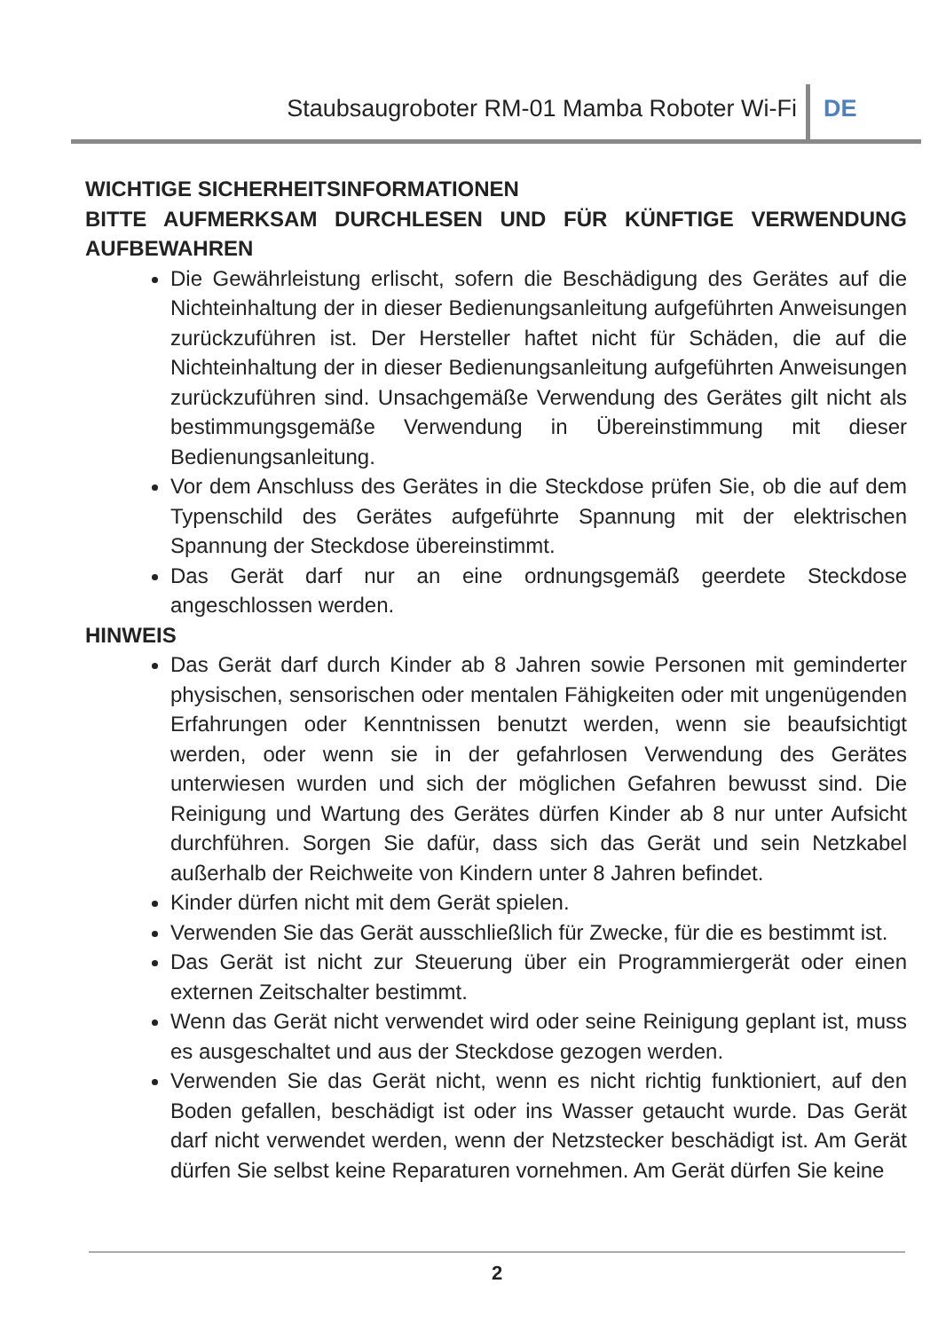Staubsaugroboter RM-01 Mamba Roboter Wi-Fi DE
WICHTIGE SICHERHEITSINFORMATIONEN
BITTE AUFMERKSAM DURCHLESEN UND FÜR KÜNFTIGE VERWENDUNG AUFBEWAHREN
Die Gewährleistung erlischt, sofern die Beschädigung des Gerätes auf die Nichteinhaltung der in dieser Bedienungsanleitung aufgeführten Anweisungen zurückzuführen ist. Der Hersteller haftet nicht für Schäden, die auf die Nichteinhaltung der in dieser Bedienungsanleitung aufgeführten Anweisungen zurückzuführen sind. Unsachgemäße Verwendung des Gerätes gilt nicht als bestimmungsgemäße Verwendung in Übereinstimmung mit dieser Bedienungsanleitung.
Vor dem Anschluss des Gerätes in die Steckdose prüfen Sie, ob die auf dem Typenschild des Gerätes aufgeführte Spannung mit der elektrischen Spannung der Steckdose übereinstimmt.
Das Gerät darf nur an eine ordnungsgemäß geerdete Steckdose angeschlossen werden.
HINWEIS
Das Gerät darf durch Kinder ab 8 Jahren sowie Personen mit geminderter physischen, sensorischen oder mentalen Fähigkeiten oder mit ungenügenden Erfahrungen oder Kenntnissen benutzt werden, wenn sie beaufsichtigt werden, oder wenn sie in der gefahrlosen Verwendung des Gerätes unterwiesen wurden und sich der möglichen Gefahren bewusst sind. Die Reinigung und Wartung des Gerätes dürfen Kinder ab 8 nur unter Aufsicht durchführen. Sorgen Sie dafür, dass sich das Gerät und sein Netzkabel außerhalb der Reichweite von Kindern unter 8 Jahren befindet.
Kinder dürfen nicht mit dem Gerät spielen.
Verwenden Sie das Gerät ausschließlich für Zwecke, für die es bestimmt ist.
Das Gerät ist nicht zur Steuerung über ein Programmiergerät oder einen externen Zeitschalter bestimmt.
Wenn das Gerät nicht verwendet wird oder seine Reinigung geplant ist, muss es ausgeschaltet und aus der Steckdose gezogen werden.
Verwenden Sie das Gerät nicht, wenn es nicht richtig funktioniert, auf den Boden gefallen, beschädigt ist oder ins Wasser getaucht wurde. Das Gerät darf nicht verwendet werden, wenn der Netzstecker beschädigt ist. Am Gerät dürfen Sie selbst keine Reparaturen vornehmen. Am Gerät dürfen Sie keine
2